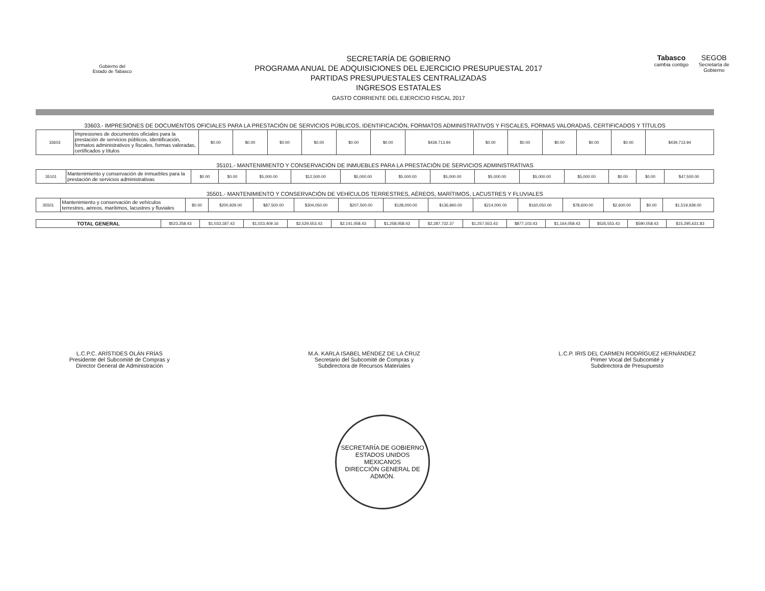Gobierno del
Estado de Tabasco
SECRETARÍA DE GOBIERNO
PROGRAMA ANUAL DE ADQUISICIONES DEL EJERCICIO PRESUPUESTAL 2017
PARTIDAS PRESUPUESTALES CENTRALIZADAS
INGRESOS ESTATALES
GASTO CORRIENTE DEL EJERCICIO FISCAL 2017
Tabasco
cambia contigo
SEGOB
Secretaría de
Gobierno
33603.- IMPRESIONES DE DOCUMENTOS OFICIALES PARA LA PRESTACIÓN DE SERVICIOS PÚBLICOS, IDENTIFICACIÓN, FORMATOS ADMINISTRATIVOS Y FISCALES, FORMAS VALORADAS, CERTIFICADOS Y TÍTULOS
| 33603 | Impresiones de documentos oficiales para la prestación de servicios públicos, identificación, formatos administrativos y fiscales, formas valoradas, certificados y títulos | $0.00 | $0.00 | $0.00 | $0.00 | $0.00 | $0.00 | $439,713.94 | $0.00 | $0.00 | $0.00 | $0.00 | $0.00 | $439,713.94 |
35101.- MANTENIMIENTO Y CONSERVACIÓN DE INMUEBLES PARA LA PRESTACIÓN DE SERVICIOS ADMINISTRATIVAS
| 35101 | Mantenimiento y conservación de inmuebles para la prestación de servicios administrativas | $0.00 | $0.00 | $5,000.00 | $12,500.00 | $5,000.00 | $5,000.00 | $5,000.00 | $5,000.00 | $5,000.00 | $5,000.00 | $0.00 | $0.00 | $47,500.00 |
35501.- MANTENIMIENTO Y CONSERVACIÓN DE VEHÍCULOS TERRESTRES, AÉREOS, MARÍTIMOS, LACUSTRES Y FLUVIALES
| 35501 | Mantenimiento y conservación de vehículos terrestres, aéreos, marítimos, lacustres y fluviales | $0.00 | $200,929.00 | $87,500.00 | $304,050.00 | $207,500.00 | $128,000.00 | $136,960.00 | $214,000.00 | $160,050.00 | $78,600.00 | $2,600.00 | $0.00 | $1,519,939.00 |
| TOTAL GENERAL | $523,258.43 | $1,033,187.43 | $1,023,409.16 | $2,529,553.43 | $2,141,058.43 | $1,258,058.43 | $2,287,732.37 | $1,257,553.43 | $877,103.43 | $1,164,058.43 | $526,553.43 | $590,058.43 | $15,295,631.83 |
L.C.P.C. ARÍSTIDES OLÁN FRÍAS
Presidente del Subcomité de Compras y
Director General de Administración
M.A. KARLA ISABEL MÉNDEZ DE LA CRUZ
Secretario del Subcomité de Compras y
Subdirectora de Recursos Materiales
L.C.P. IRIS DEL CARMEN RODRÍGUEZ HERNÁNDEZ
Primer Vocal del Subcomité y
Subdirectora de Presupuesto
SECRETARÍA DE GOBIERNO
ESTADOS UNIDOS MEXICANOS
DIRECCIÓN GENERAL DE ADMÓN.